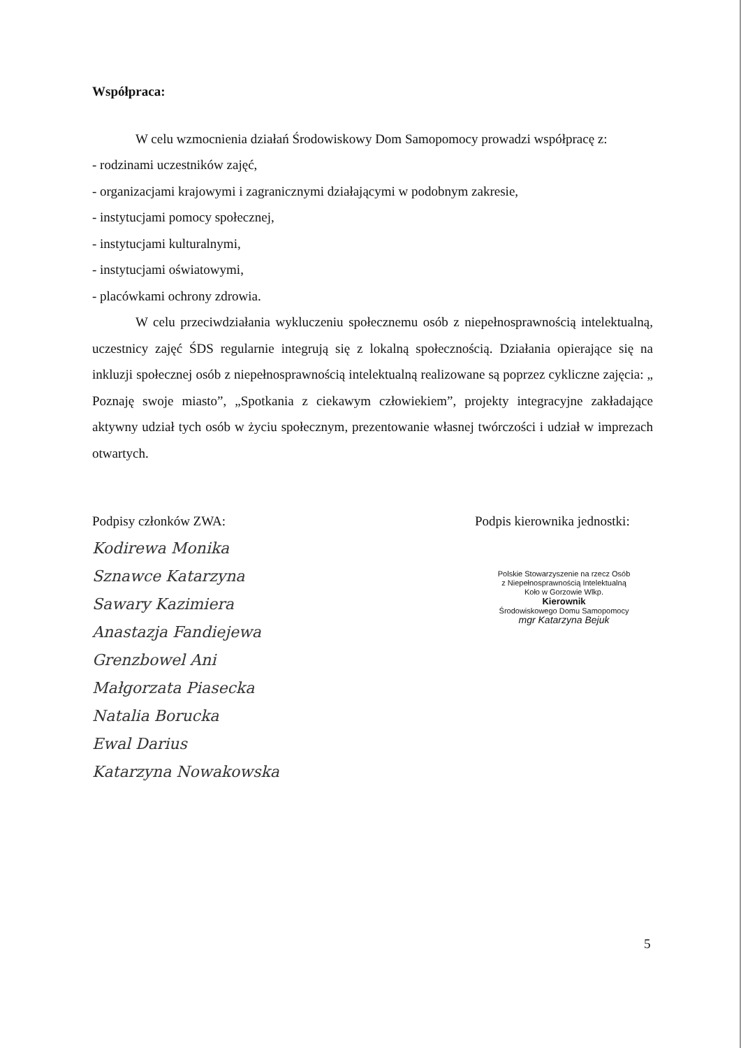Współpraca:
W celu wzmocnienia działań Środowiskowy Dom Samopomocy prowadzi współpracę z:
- rodzinami uczestników zajęć,
- organizacjami krajowymi i zagranicznymi działającymi w podobnym zakresie,
- instytucjami pomocy społecznej,
- instytucjami kulturalnymi,
- instytucjami oświatowymi,
- placówkami ochrony zdrowia.
W celu przeciwdziałania wykluczeniu społecznemu osób z niepełnosprawnością intelektualną, uczestnicy zajęć ŚDS regularnie integrują się z lokalną społecznością. Działania opierające się na inkluzji społecznej osób z niepełnosprawnością intelektualną realizowane są poprzez cykliczne zajęcia: „ Poznaję swoje miasto”, „Spotkania z ciekawym człowiekiem”, projekty integracyjne zakładające aktywny udział tych osób w życiu społecznym, prezentowanie własnej twórczości i udział w imprezach otwartych.
Podpisy członków ZWA:
Kodirewa Monika
Sznawce Katarzyna
Sawary Kazimiera
Anastazja Fandiejewa
Grenzbowel Ani
Małgorzata Piasecka
Natalia Borucka
Ewal Darius
Katarzyna Nowakowska
Podpis kierownika jednostki:
Polskie Stowarzyszenie na rzecz Osób
z Niepełnosprawnością Intelektualną
Koło w Gorzowie Wlkp.
Kierownik
Środowiskowego Domu Samopomocy
mgr Katarzyna Bejuk
5